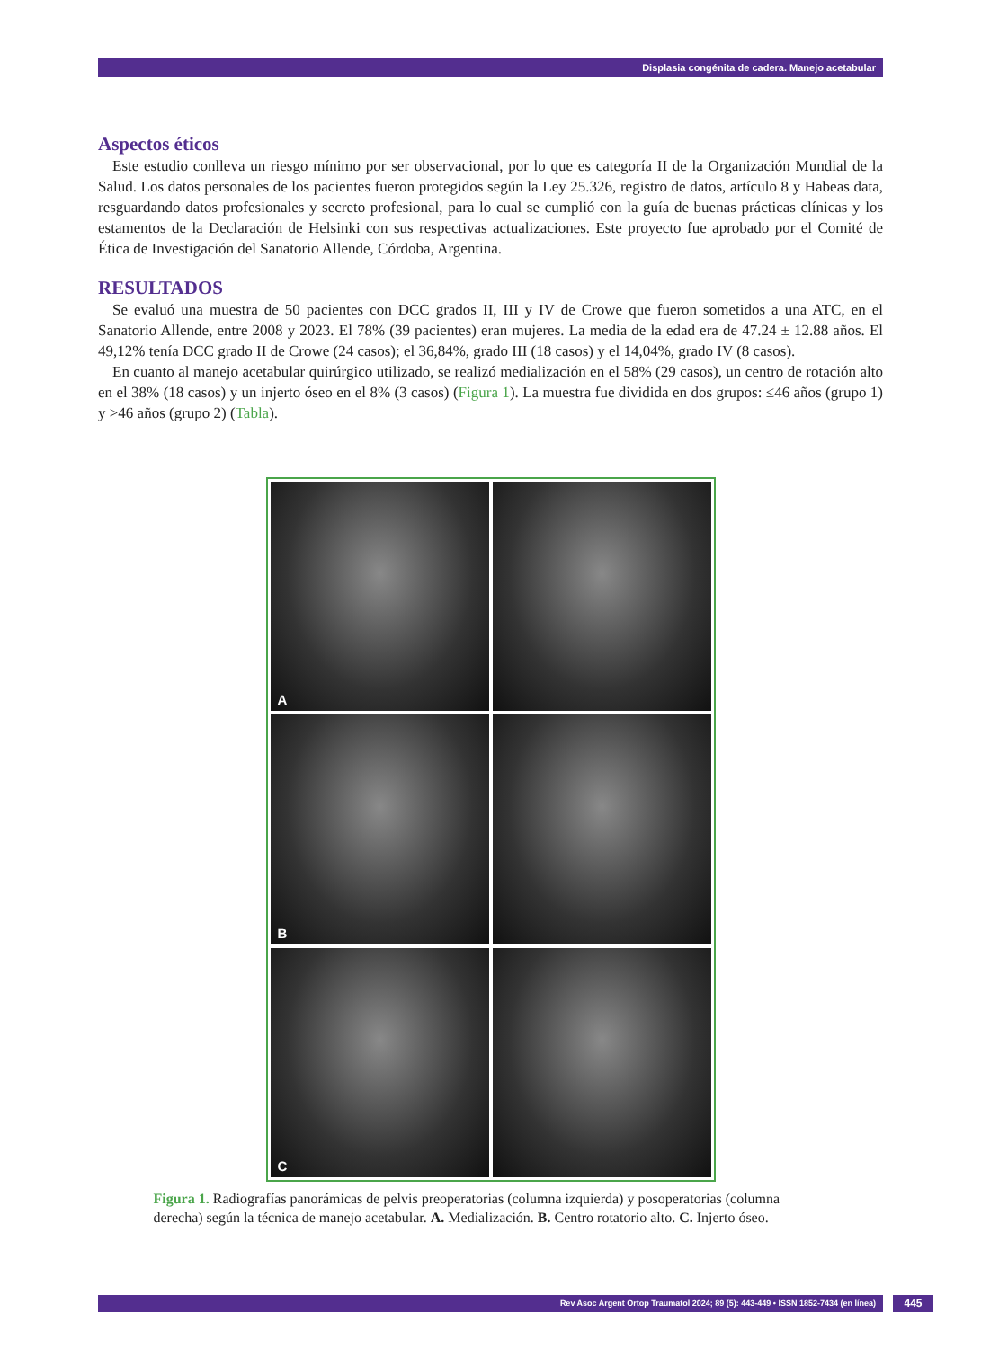Displasia congénita de cadera. Manejo acetabular
Aspectos éticos
Este estudio conlleva un riesgo mínimo por ser observacional, por lo que es categoría II de la Organización Mundial de la Salud. Los datos personales de los pacientes fueron protegidos según la Ley 25.326, registro de datos, artículo 8 y Habeas data, resguardando datos profesionales y secreto profesional, para lo cual se cumplió con la guía de buenas prácticas clínicas y los estamentos de la Declaración de Helsinki con sus respectivas actualizaciones. Este proyecto fue aprobado por el Comité de Ética de Investigación del Sanatorio Allende, Córdoba, Argentina.
RESULTADOS
Se evaluó una muestra de 50 pacientes con DCC grados II, III y IV de Crowe que fueron sometidos a una ATC, en el Sanatorio Allende, entre 2008 y 2023. El 78% (39 pacientes) eran mujeres. La media de la edad era de 47.24 ± 12.88 años. El 49,12% tenía DCC grado II de Crowe (24 casos); el 36,84%, grado III (18 casos) y el 14,04%, grado IV (8 casos).
En cuanto al manejo acetabular quirúrgico utilizado, se realizó medialización en el 58% (29 casos), un centro de rotación alto en el 38% (18 casos) y un injerto óseo en el 8% (3 casos) (Figura 1). La muestra fue dividida en dos grupos: ≤46 años (grupo 1) y >46 años (grupo 2) (Tabla).
A
B
C
Figura 1. Radiografías panorámicas de pelvis preoperatorias (columna izquierda) y posoperatorias (columna derecha) según la técnica de manejo acetabular. A. Medialización. B. Centro rotatorio alto. C. Injerto óseo.
Rev Asoc Argent Ortop Traumatol 2024; 89 (5): 443-449 • ISSN 1852-7434 (en línea) 445